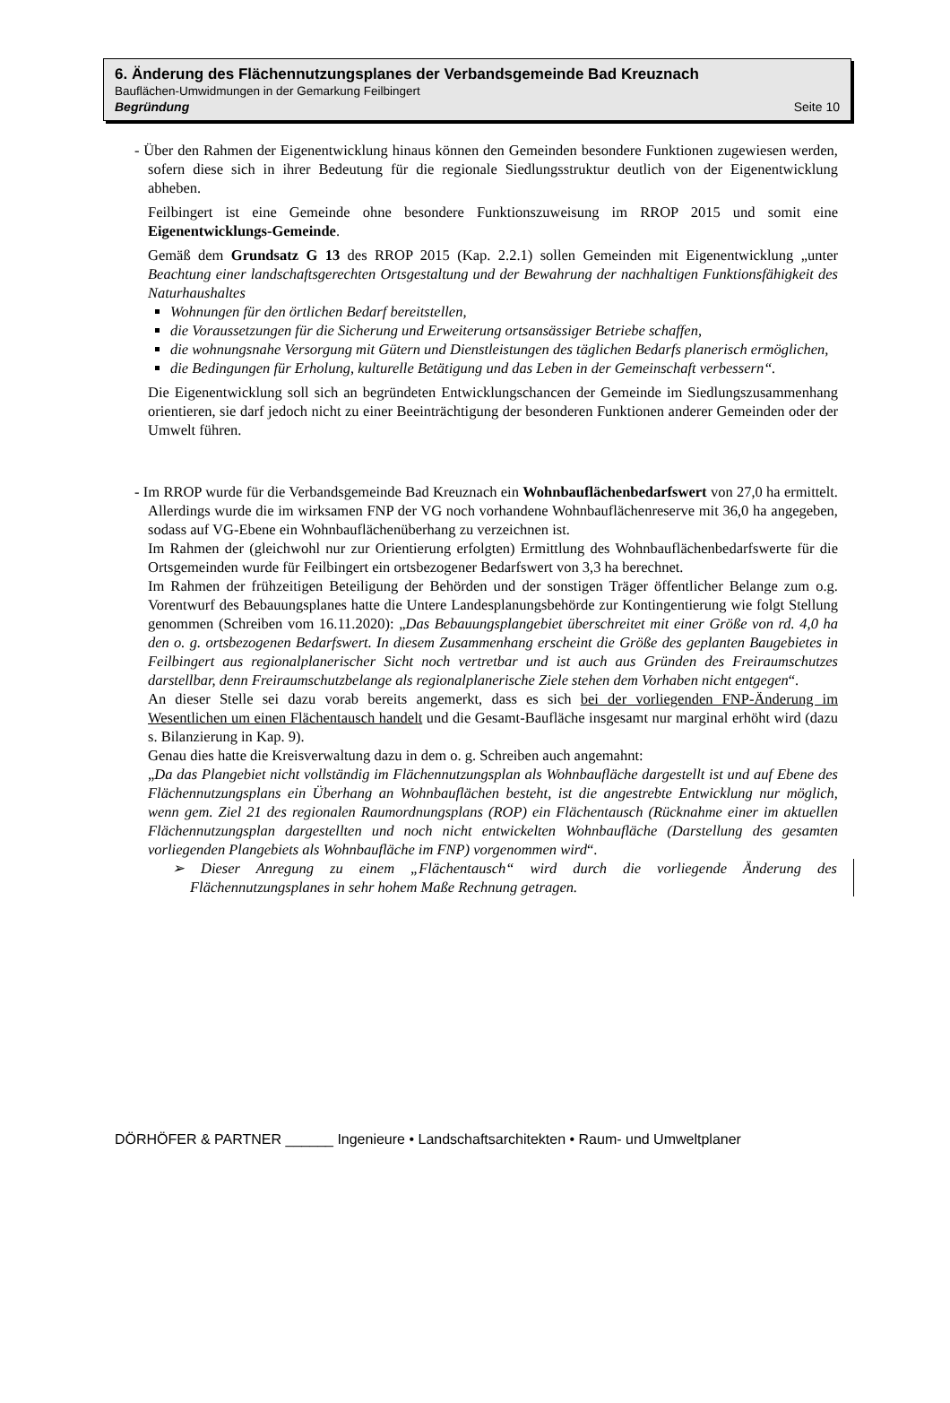6. Änderung des Flächennutzungsplanes der Verbandsgemeinde Bad Kreuznach
Bauflächen-Umwidmungen in der Gemarkung Feilbingert
Begründung Seite 10
- Über den Rahmen der Eigenentwicklung hinaus können den Gemeinden besondere Funktionen zugewiesen werden, sofern diese sich in ihrer Bedeutung für die regionale Siedlungsstruktur deutlich von der Eigenentwicklung abheben.
Feilbingert ist eine Gemeinde ohne besondere Funktionszuweisung im RROP 2015 und somit eine Eigenentwicklungs-Gemeinde.
Gemäß dem Grundsatz G 13 des RROP 2015 (Kap. 2.2.1) sollen Gemeinden mit Eigenentwicklung „unter Beachtung einer landschaftsgerechten Ortsgestaltung und der Bewahrung der nachhaltigen Funktionsfähigkeit des Naturhaushaltes
Wohnungen für den örtlichen Bedarf bereitstellen,
die Voraussetzungen für die Sicherung und Erweiterung ortsansässiger Betriebe schaffen,
die wohnungsnahe Versorgung mit Gütern und Dienstleistungen des täglichen Bedarfs planerisch ermöglichen,
die Bedingungen für Erholung, kulturelle Betätigung und das Leben in der Gemeinschaft verbessern“.
Die Eigenentwicklung soll sich an begründeten Entwicklungschancen der Gemeinde im Siedlungszusammenhang orientieren, sie darf jedoch nicht zu einer Beeinträchtigung der besonderen Funktionen anderer Gemeinden oder der Umwelt führen.
- Im RROP wurde für die Verbandsgemeinde Bad Kreuznach ein Wohnbauflächenbedarfswert von 27,0 ha ermittelt. Allerdings wurde die im wirksamen FNP der VG noch vorhandene Wohnbauflächenreserve mit 36,0 ha angegeben, sodass auf VG-Ebene ein Wohnbauflächenüberhang zu verzeichnen ist.
Im Rahmen der (gleichwohl nur zur Orientierung erfolgten) Ermittlung des Wohnbauflächenbedarfswerte für die Ortsgemeinden wurde für Feilbingert ein ortsbezogener Bedarfswert von 3,3 ha berechnet.
Im Rahmen der frühzeitigen Beteiligung der Behörden und der sonstigen Träger öffentlicher Belange zum o.g. Vorentwurf des Bebauungsplanes hatte die Untere Landesplanungsbehörde zur Kontingentierung wie folgt Stellung genommen (Schreiben vom 16.11.2020): „Das Bebauungsplangebiet überschreitet mit einer Größe von rd. 4,0 ha den o. g. ortsbezogenen Bedarfswert. In diesem Zusammenhang erscheint die Größe des geplanten Baugebietes in Feilbingert aus regionalplanerischer Sicht noch vertretbar und ist auch aus Gründen des Freiraumschutzes darstellbar, denn Freiraumschutzbelange als regionalplanerische Ziele stehen dem Vorhaben nicht entgegen“.
An dieser Stelle sei dazu vorab bereits angemerkt, dass es sich bei der vorliegenden FNP-Änderung im Wesentlichen um einen Flächentausch handelt und die Gesamt-Baufläche insgesamt nur marginal erhöht wird (dazu s. Bilanzierung in Kap. 9).
Genau dies hatte die Kreisverwaltung dazu in dem o. g. Schreiben auch angemahnt:
„Da das Plangebiet nicht vollständig im Flächennutzungsplan als Wohnbaufläche dargestellt ist und auf Ebene des Flächennutzungsplans ein Überhang an Wohnbauflächen besteht, ist die angestrebte Entwicklung nur möglich, wenn gem. Ziel 21 des regionalen Raumordnungsplans (ROP) ein Flächentausch (Rücknahme einer im aktuellen Flächennutzungsplan dargestellten und noch nicht entwickelten Wohnbaufläche (Darstellung des gesamten vorliegenden Plangebiets als Wohnbaufläche im FNP) vorgenommen wird“.
➢ Dieser Anregung zu einem „Flächentausch“ wird durch die vorliegende Änderung des Flächennutzungsplanes in sehr hohem Maße Rechnung getragen.
DÖRHÖFER & PARTNER ______ Ingenieure • Landschaftsarchitekten • Raum- und Umweltplaner